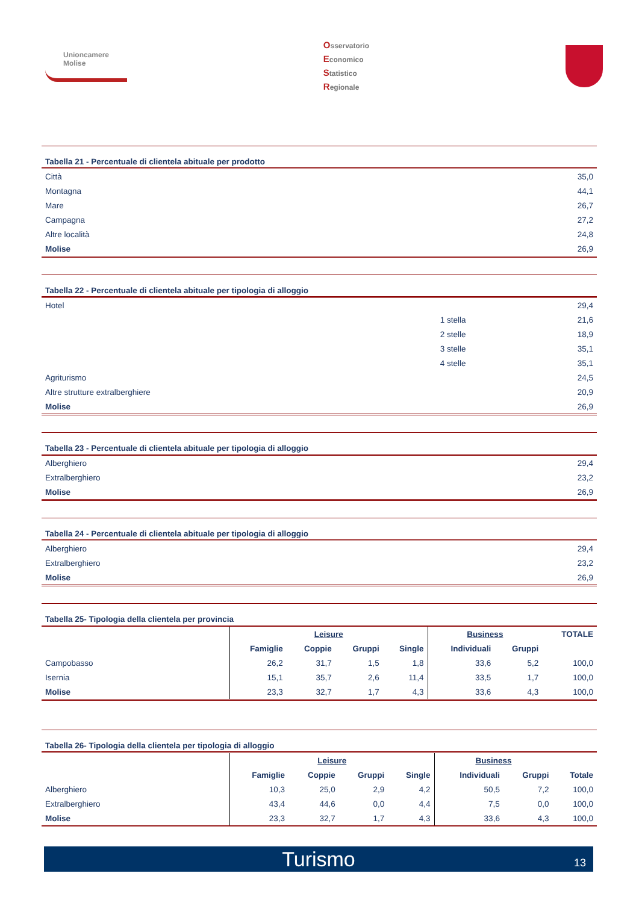Unioncamere
Molise
Osservatorio
Economico
Statistico
Regionale
Tabella 21 - Percentuale di clientela abituale per prodotto
| Città | 35,0 |
| Montagna | 44,1 |
| Mare | 26,7 |
| Campagna | 27,2 |
| Altre località | 24,8 |
| Molise | 26,9 |
Tabella 22 - Percentuale di clientela abituale per tipologia di alloggio
| Hotel | | 29,4 |
| | 1 stella | 21,6 |
| | 2 stelle | 18,9 |
| | 3 stelle | 35,1 |
| | 4 stelle | 35,1 |
| Agriturismo | | 24,5 |
| Altre strutture extralberghiere | | 20,9 |
| Molise | | 26,9 |
Tabella 23 - Percentuale di clientela abituale per tipologia di alloggio
| Alberghiero | 29,4 |
| Extralberghiero | 23,2 |
| Molise | 26,9 |
Tabella 24 - Percentuale di clientela abituale per tipologia di alloggio
| Alberghiero | 29,4 |
| Extralberghiero | 23,2 |
| Molise | 26,9 |
Tabella 25- Tipologia della clientela per provincia
| | Leisure | | | | Business | | TOTALE |
| | Famiglie | Coppie | Gruppi | Single | Individuali | Gruppi | |
| Campobasso | 26,2 | 31,7 | 1,5 | 1,8 | 33,6 | 5,2 | 100,0 |
| Isernia | 15,1 | 35,7 | 2,6 | 11,4 | 33,5 | 1,7 | 100,0 |
| Molise | 23,3 | 32,7 | 1,7 | 4,3 | 33,6 | 4,3 | 100,0 |
Tabella 26- Tipologia della clientela per tipologia di alloggio
| | Leisure | | | | Business | | |
| | Famiglie | Coppie | Gruppi | Single | Individuali | Gruppi | Totale |
| Alberghiero | 10,3 | 25,0 | 2,9 | 4,2 | 50,5 | 7,2 | 100,0 |
| Extralberghiero | 43,4 | 44,6 | 0,0 | 4,4 | 7,5 | 0,0 | 100,0 |
| Molise | 23,3 | 32,7 | 1,7 | 4,3 | 33,6 | 4,3 | 100,0 |
Turismo 13